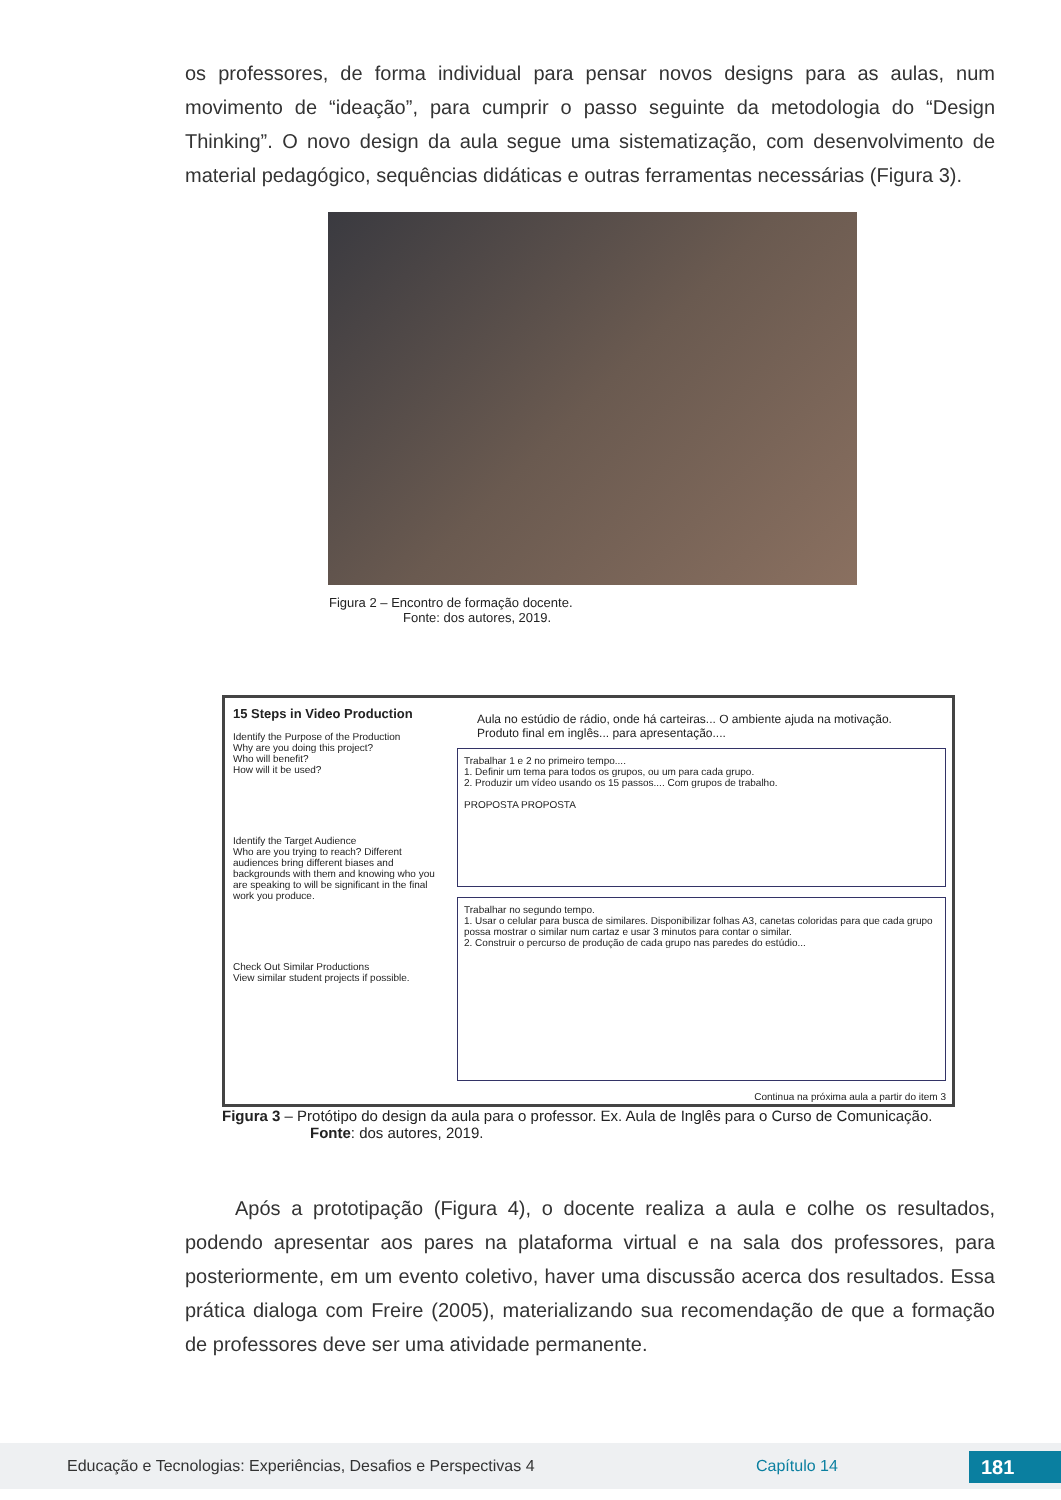os professores, de forma individual para pensar novos designs para as aulas, num movimento de “ideação”, para cumprir o passo seguinte da metodologia do “Design Thinking”. O novo design da aula segue uma sistematização, com desenvolvimento de material pedagógico, sequências didáticas e outras ferramentas necessárias (Figura 3).
Figura 2 – Encontro de formação docente.
Fonte: dos autores, 2019.
15 Steps in Video Production
Identify the Purpose of the Production
Why are you doing this project?
Who will benefit?
How will it be used?
Identify the Target Audience
Who are you trying to reach? Different audiences bring different biases and backgrounds with them and knowing who you are speaking to will be significant in the final work you produce.
Check Out Similar Productions
View similar student projects if possible.
Aula no estúdio de rádio, onde há carteiras... O ambiente ajuda na motivação.
Produto final em inglês... para apresentação....
Trabalhar 1 e 2 no primeiro tempo....
1. Definir um tema para todos os grupos, ou um para cada grupo.
2. Produzir um vídeo usando os 15 passos.... Com grupos de trabalho.
PROPOSTA PROPOSTA
Trabalhar no segundo tempo.
1. Usar o celular para busca de similares. Disponibilizar folhas A3, canetas coloridas para que cada grupo possa mostrar o similar num cartaz e usar 3 minutos para contar o similar.
2. Construir o percurso de produção de cada grupo nas paredes do estúdio...
Continua na próxima aula a partir do item 3
Figura 3 – Protótipo do design da aula para o professor. Ex. Aula de Inglês para o Curso de Comunicação.
Fonte: dos autores, 2019.
Após a prototipação (Figura 4), o docente realiza a aula e colhe os resultados, podendo apresentar aos pares na plataforma virtual e na sala dos professores, para posteriormente, em um evento coletivo, haver uma discussão acerca dos resultados. Essa prática dialoga com Freire (2005), materializando sua recomendação de que a formação de professores deve ser uma atividade permanente.
Educação e Tecnologias: Experiências, Desafios e Perspectivas 4 Capítulo 14 181